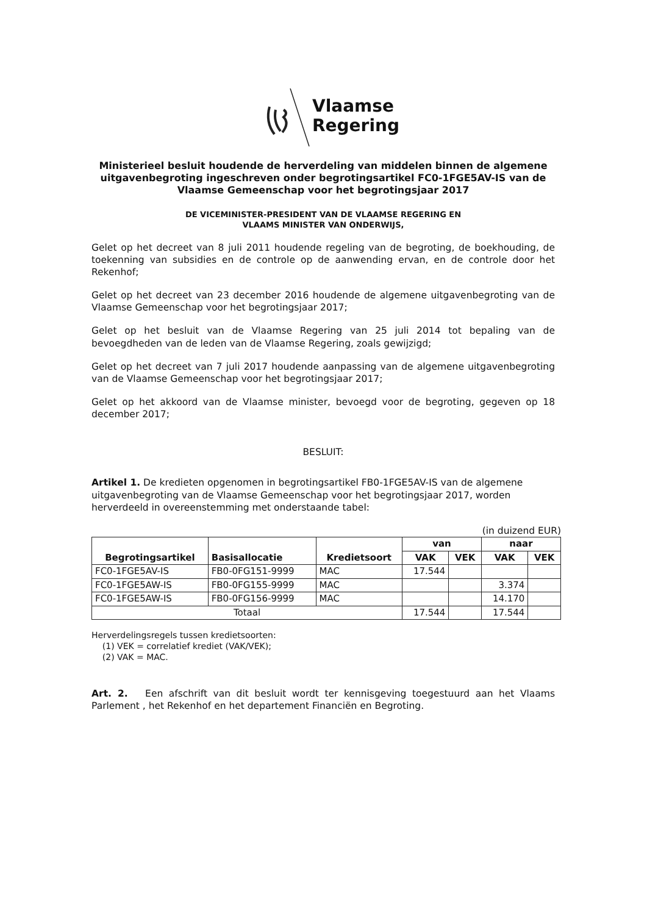Vlaamse
Regering
Ministerieel besluit houdende de herverdeling van middelen binnen de algemene uitgavenbegroting ingeschreven onder begrotingsartikel FC0-1FGE5AV-IS van de Vlaamse Gemeenschap voor het begrotingsjaar 2017
DE VICEMINISTER-PRESIDENT VAN DE VLAAMSE REGERING EN
VLAAMS MINISTER VAN ONDERWIJS,
Gelet op het decreet van 8 juli 2011 houdende regeling van de begroting, de boekhouding, de toekenning van subsidies en de controle op de aanwending ervan, en de controle door het Rekenhof;
Gelet op het decreet van 23 december 2016 houdende de algemene uitgavenbegroting van de Vlaamse Gemeenschap voor het begrotingsjaar 2017;
Gelet op het besluit van de Vlaamse Regering van 25 juli 2014 tot bepaling van de bevoegdheden van de leden van de Vlaamse Regering, zoals gewijzigd;
Gelet op het decreet van 7 juli 2017 houdende aanpassing van de algemene uitgavenbegroting van de Vlaamse Gemeenschap voor het begrotingsjaar 2017;
Gelet op het akkoord van de Vlaamse minister, bevoegd voor de begroting, gegeven op 18 december 2017;
BESLUIT:
Artikel 1. De kredieten opgenomen in begrotingsartikel FB0-1FGE5AV-IS van de algemene uitgavenbegroting van de Vlaamse Gemeenschap voor het begrotingsjaar 2017, worden herverdeeld in overeenstemming met onderstaande tabel:
(in duizend EUR)
| Begrotingsartikel | Basisallocatie | Kredietsoort | van | | naar | |
| --- | --- | --- | --- | --- | --- | --- |
| | | | VAK | VEK | VAK | VEK |
| FC0-1FGE5AV-IS | FB0-0FG151-9999 | MAC | 17.544 | | | |
| FC0-1FGE5AW-IS | FB0-0FG155-9999 | MAC | | | 3.374 | |
| FC0-1FGE5AW-IS | FB0-0FG156-9999 | MAC | | | 14.170 | |
| Totaal | | | 17.544 | | 17.544 | |
Herverdelingsregels tussen kredietsoorten:
(1) VEK = correlatief krediet (VAK/VEK);
(2) VAK = MAC.
Art. 2. Een afschrift van dit besluit wordt ter kennisgeving toegestuurd aan het Vlaams Parlement , het Rekenhof en het departement Financiën en Begroting.